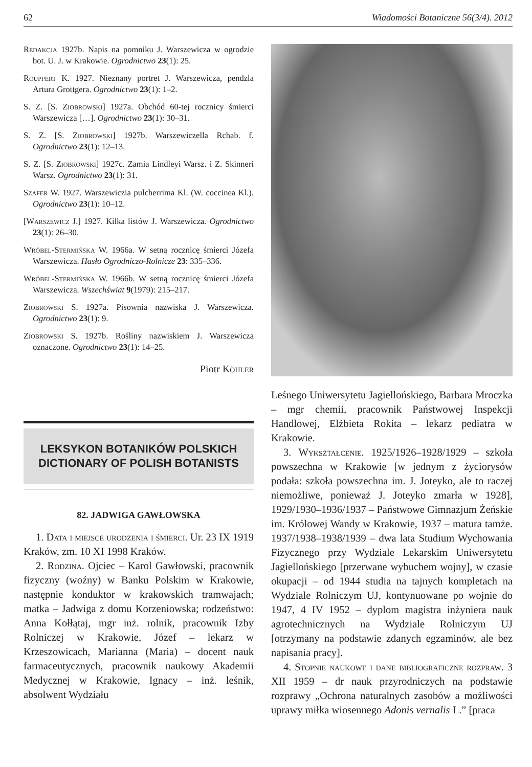62 Wiadomości Botaniczne 56(3/4). 2012
Redakcja 1927b. Napis na pomniku J. Warszewicza w ogrodzie bot. U. J. w Krakowie. Ogrodnictwo 23(1): 25.
Rouppert K. 1927. Nieznany portret J. Warszewicza, pendzla Artura Grottgera. Ogrodnictwo 23(1): 1–2.
S. Z. [S. Ziobrowski] 1927a. Obchód 60-tej rocznicy śmierci Warszewicza […]. Ogrodnictwo 23(1): 30–31.
S. Z. [S. Ziobrowski] 1927b. Warszewiczella Rchab. f. Ogrodnictwo 23(1): 12–13.
S. Z. [S. Ziobrowski] 1927c. Zamia Lindleyi Warsz. i Z. Skinneri Warsz. Ogrodnictwo 23(1): 31.
Szafer W. 1927. Warszewiczia pulcherrima Kl. (W. coccinea Kl.). Ogrodnictwo 23(1): 10–12.
[Warszewicz J.] 1927. Kilka listów J. Warszewicza. Ogrodnictwo 23(1): 26–30.
Wróbel-Stermińska W. 1966a. W setną rocznicę śmierci Józefa Warszewicza. Hasło Ogrodniczo-Rolnicze 23: 335–336.
Wróbel-Stermińska W. 1966b. W setną rocznicę śmierci Józefa Warszewicza. Wszechświat 9(1979): 215–217.
Ziobrowski S. 1927a. Pisownia nazwiska J. Warszewicza. Ogrodnictwo 23(1): 9.
Ziobrowski S. 1927b. Rośliny nazwiskiem J. Warszewicza oznaczone. Ogrodnictwo 23(1): 14–25.
Piotr Köhler
LEKSYKON BOTANIKÓW POLSKICH
DICTIONARY OF POLISH BOTANISTS
82. JADWIGA GAWŁOWSKA
1. Data i miejsce urodzenia i śmierci. Ur. 23 IX 1919 Kraków, zm. 10 XI 1998 Kraków.
2. Rodzina. Ojciec – Karol Gawłowski, pracownik fizyczny (woźny) w Banku Polskim w Krakowie, następnie konduktor w krakowskich tramwajach; matka – Jadwiga z domu Korzeniowska; rodzeństwo: Anna Kołłątaj, mgr inż. rolnik, pracownik Izby Rolniczej w Krakowie, Józef – lekarz w Krzeszowicach, Marianna (Maria) – docent nauk farmaceutycznych, pracownik naukowy Akademii Medycznej w Krakowie, Ignacy – inż. leśnik, absolwent Wydziału
Leśnego Uniwersytetu Jagiellońskiego, Barbara Mroczka – mgr chemii, pracownik Państwowej Inspekcji Handlowej, Elżbieta Rokita – lekarz pediatra w Krakowie.
3. Wykształcenie. 1925/1926–1928/1929 – szkoła powszechna w Krakowie [w jednym z życiorysów podała: szkoła powszechna im. J. Joteyko, ale to raczej niemożliwe, ponieważ J. Joteyko zmarła w 1928], 1929/1930–1936/1937 – Państwowe Gimnazjum Żeńskie im. Królowej Wandy w Krakowie, 1937 – matura tamże. 1937/1938–1938/1939 – dwa lata Studium Wychowania Fizycznego przy Wydziale Lekarskim Uniwersytetu Jagiellońskiego [przerwane wybuchem wojny], w czasie okupacji – od 1944 studia na tajnych kompletach na Wydziale Rolniczym UJ, kontynuowane po wojnie do 1947, 4 IV 1952 – dyplom magistra inżyniera nauk agrotechnicznych na Wydziale Rolniczym UJ [otrzymany na podstawie zdanych egzaminów, ale bez napisania pracy].
4. Stopnie naukowe i dane bibliograficzne rozpraw. 3 XII 1959 – dr nauk przyrodniczych na podstawie rozprawy „Ochrona naturalnych zasobów a możliwości uprawy miłka wiosennego Adonis vernalis L.” [praca